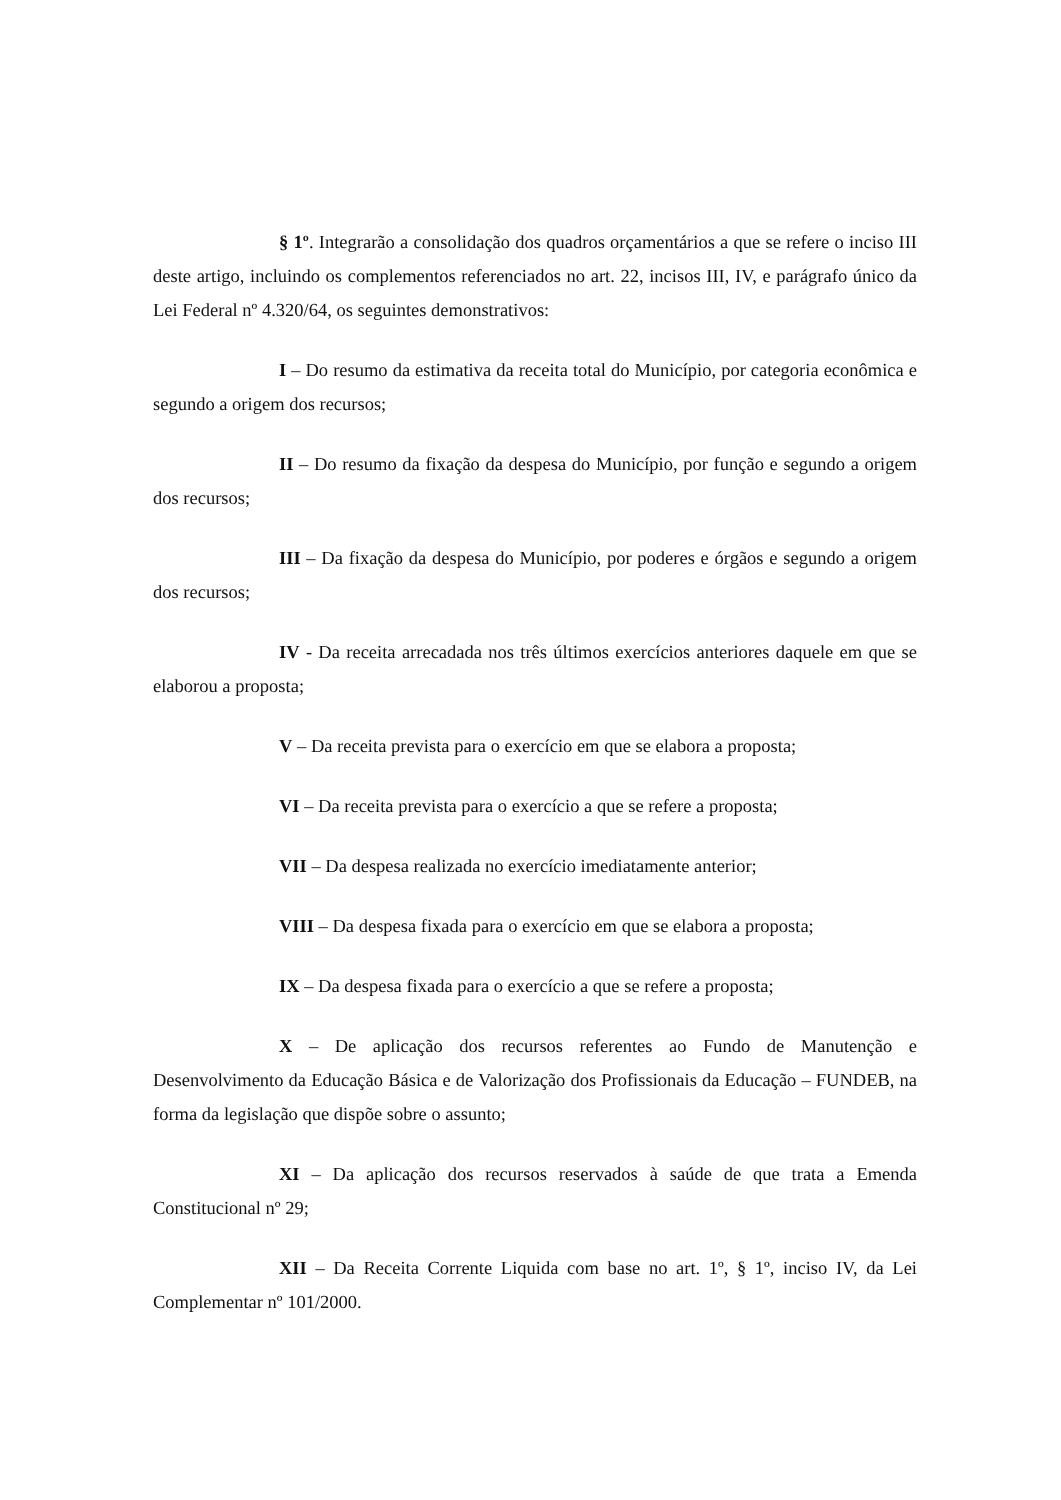§ 1º. Integrarão a consolidação dos quadros orçamentários a que se refere o inciso III deste artigo, incluindo os complementos referenciados no art. 22, incisos III, IV, e parágrafo único da Lei Federal nº 4.320/64, os seguintes demonstrativos:
I – Do resumo da estimativa da receita total do Município, por categoria econômica e segundo a origem dos recursos;
II – Do resumo da fixação da despesa do Município, por função e segundo a origem dos recursos;
III – Da fixação da despesa do Município, por poderes e órgãos e segundo a origem dos recursos;
IV - Da receita arrecadada nos três últimos exercícios anteriores daquele em que se elaborou a proposta;
V – Da receita prevista para o exercício em que se elabora a proposta;
VI – Da receita prevista para o exercício a que se refere a proposta;
VII – Da despesa realizada no exercício imediatamente anterior;
VIII – Da despesa fixada para o exercício em que se elabora a proposta;
IX – Da despesa fixada para o exercício a que se refere a proposta;
X – De aplicação dos recursos referentes ao Fundo de Manutenção e Desenvolvimento da Educação Básica e de Valorização dos Profissionais da Educação – FUNDEB, na forma da legislação que dispõe sobre o assunto;
XI – Da aplicação dos recursos reservados à saúde de que trata a Emenda Constitucional nº 29;
XII – Da Receita Corrente Liquida com base no art. 1º, § 1º, inciso IV, da Lei Complementar nº 101/2000.